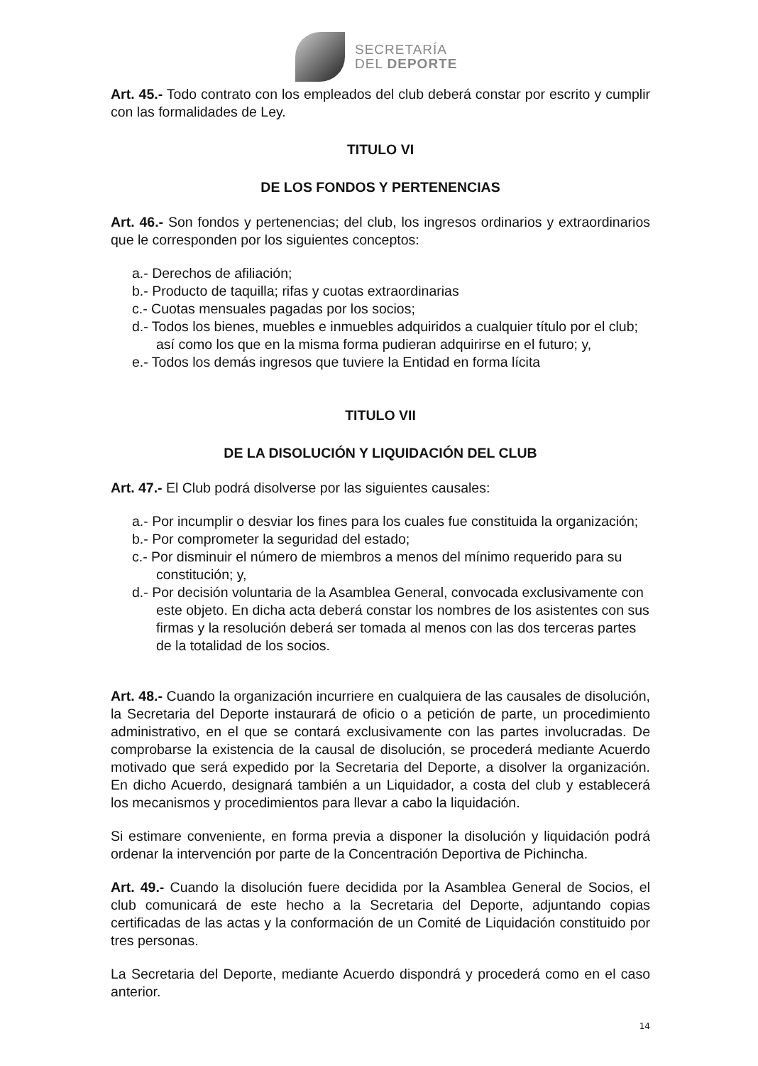SECRETARÍA
DEL DEPORTE
Art. 45.- Todo contrato con los empleados del club deberá constar por escrito y cumplir con las formalidades de Ley.
TITULO VI
DE LOS FONDOS Y PERTENENCIAS
Art. 46.- Son fondos y pertenencias; del club, los ingresos ordinarios y extraordinarios que le corresponden por los siguientes conceptos:
a.- Derechos de afiliación;
b.- Producto de taquilla; rifas y cuotas extraordinarias
c.- Cuotas mensuales pagadas por los socios;
d.- Todos los bienes, muebles e inmuebles adquiridos a cualquier título por el club; así como los que en la misma forma pudieran adquirirse en el futuro; y,
e.- Todos los demás ingresos que tuviere la Entidad en forma lícita
TITULO VII
DE LA DISOLUCIÓN Y LIQUIDACIÓN DEL CLUB
Art. 47.- El Club podrá disolverse por las siguientes causales:
a.- Por incumplir o desviar los fines para los cuales fue constituida la organización;
b.- Por comprometer la seguridad del estado;
c.- Por disminuir el número de miembros a menos del mínimo requerido para su constitución; y,
d.- Por decisión voluntaria de la Asamblea General, convocada exclusivamente con este objeto. En dicha acta deberá constar los nombres de los asistentes con sus firmas y la resolución deberá ser tomada al menos con las dos terceras partes de la totalidad de los socios.
Art. 48.- Cuando la organización incurriere en cualquiera de las causales de disolución, la Secretaria del Deporte instaurará de oficio o a petición de parte, un procedimiento administrativo, en el que se contará exclusivamente con las partes involucradas. De comprobarse la existencia de la causal de disolución, se procederá mediante Acuerdo motivado que será expedido por la Secretaria del Deporte, a disolver la organización. En dicho Acuerdo, designará también a un Liquidador, a costa del club y establecerá los mecanismos y procedimientos para llevar a cabo la liquidación.
Si estimare conveniente, en forma previa a disponer la disolución y liquidación podrá ordenar la intervención por parte de la Concentración Deportiva de Pichincha.
Art. 49.- Cuando la disolución fuere decidida por la Asamblea General de Socios, el club comunicará de este hecho a la Secretaria del Deporte, adjuntando copias certificadas de las actas y la conformación de un Comité de Liquidación constituido por tres personas.
La Secretaria del Deporte, mediante Acuerdo dispondrá y procederá como en el caso anterior.
14